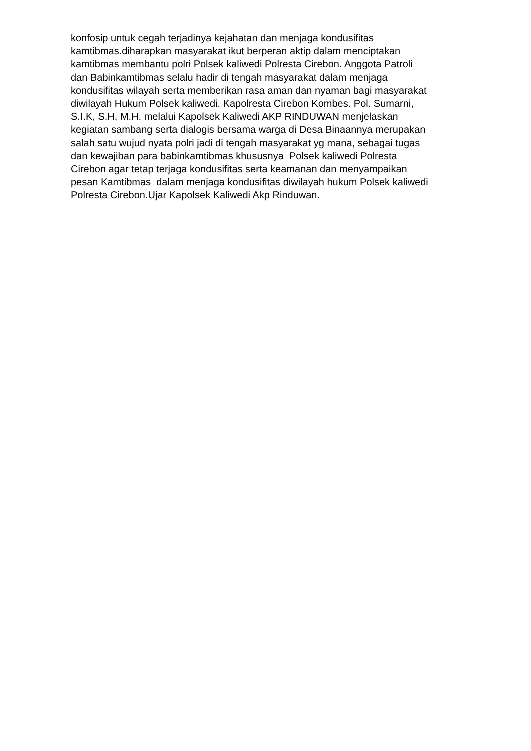konfosip untuk cegah terjadinya kejahatan dan menjaga kondusifitas
kamtibmas.diharapkan masyarakat ikut berperan aktip dalam menciptakan
kamtibmas membantu polri Polsek kaliwedi Polresta Cirebon. Anggota Patroli
dan Babinkamtibmas selalu hadir di tengah masyarakat dalam menjaga
kondusifitas wilayah serta memberikan rasa aman dan nyaman bagi masyarakat
diwilayah Hukum Polsek kaliwedi. Kapolresta Cirebon Kombes. Pol. Sumarni,
S.I.K, S.H, M.H. melalui Kapolsek Kaliwedi AKP RINDUWAN menjelaskan
kegiatan sambang serta dialogis bersama warga di Desa Binaannya merupakan
salah satu wujud nyata polri jadi di tengah masyarakat yg mana, sebagai tugas
dan kewajiban para babinkamtibmas khususnya Polsek kaliwedi Polresta
Cirebon agar tetap terjaga kondusifitas serta keamanan dan menyampaikan
pesan Kamtibmas dalam menjaga kondusifitas diwilayah hukum Polsek kaliwedi
Polresta Cirebon.Ujar Kapolsek Kaliwedi Akp Rinduwan.